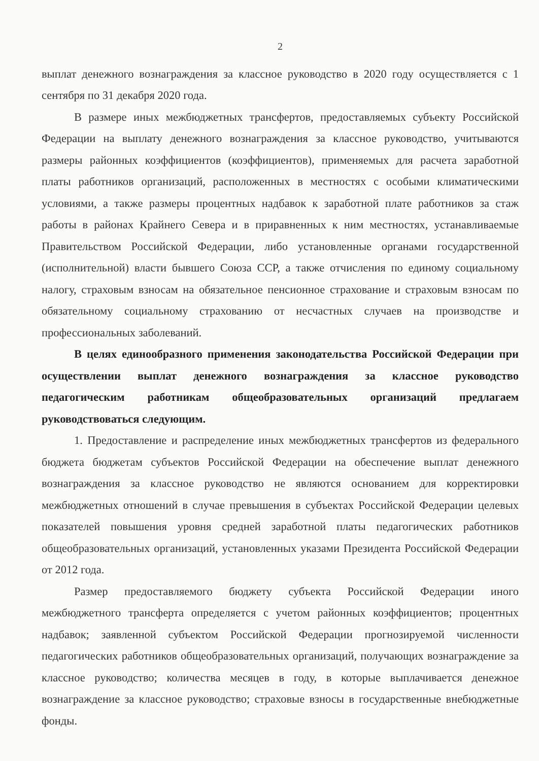2
выплат денежного вознаграждения за классное руководство в 2020 году осуществляется с 1 сентября по 31 декабря 2020 года.
В размере иных межбюджетных трансфертов, предоставляемых субъекту Российской Федерации на выплату денежного вознаграждения за классное руководство, учитываются размеры районных коэффициентов (коэффициентов), применяемых для расчета заработной платы работников организаций, расположенных в местностях с особыми климатическими условиями, а также размеры процентных надбавок к заработной плате работников за стаж работы в районах Крайнего Севера и в приравненных к ним местностях, устанавливаемые Правительством Российской Федерации, либо установленные органами государственной (исполнительной) власти бывшего Союза ССР, а также отчисления по единому социальному налогу, страховым взносам на обязательное пенсионное страхование и страховым взносам по обязательному социальному страхованию от несчастных случаев на производстве и профессиональных заболеваний.
В целях единообразного применения законодательства Российской Федерации при осуществлении выплат денежного вознаграждения за классное руководство педагогическим работникам общеобразовательных организаций предлагаем руководствоваться следующим.
1. Предоставление и распределение иных межбюджетных трансфертов из федерального бюджета бюджетам субъектов Российской Федерации на обеспечение выплат денежного вознаграждения за классное руководство не являются основанием для корректировки межбюджетных отношений в случае превышения в субъектах Российской Федерации целевых показателей повышения уровня средней заработной платы педагогических работников общеобразовательных организаций, установленных указами Президента Российской Федерации от 2012 года.
Размер предоставляемого бюджету субъекта Российской Федерации иного межбюджетного трансферта определяется с учетом районных коэффициентов; процентных надбавок; заявленной субъектом Российской Федерации прогнозируемой численности педагогических работников общеобразовательных организаций, получающих вознаграждение за классное руководство; количества месяцев в году, в которые выплачивается денежное вознаграждение за классное руководство; страховые взносы в государственные внебюджетные фонды.